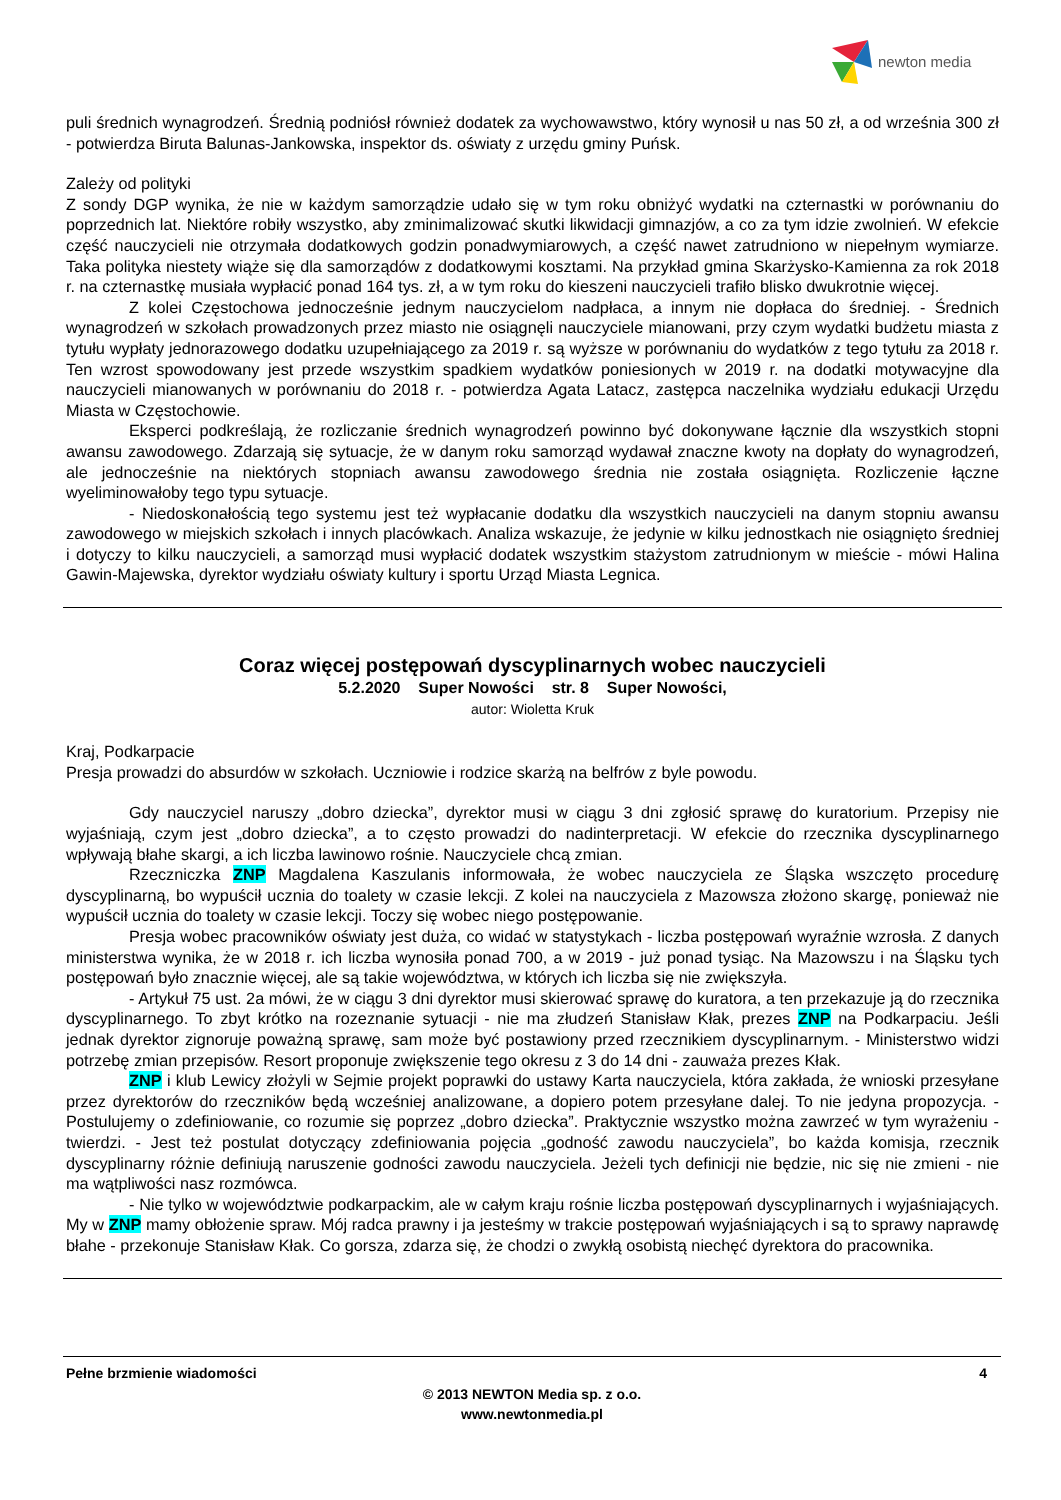newton media
puli średnich wynagrodzeń. Średnią podniósł również dodatek za wychowawstwo, który wynosił u nas 50 zł, a od września 300 zł - potwierdza Biruta Balunas-Jankowska, inspektor ds. oświaty z urzędu gminy Puńsk.
Zależy od polityki
Z sondy DGP wynika, że nie w każdym samorządzie udało się w tym roku obniżyć wydatki na czternastki w porównaniu do poprzednich lat. Niektóre robiły wszystko, aby zminimalizować skutki likwidacji gimnazjów, a co za tym idzie zwolnień. W efekcie część nauczycieli nie otrzymała dodatkowych godzin ponadwymiarowych, a część nawet zatrudniono w niepełnym wymiarze. Taka polityka niestety wiąże się dla samorządów z dodatkowymi kosztami. Na przykład gmina Skarżysko-Kamienna za rok 2018 r. na czternastkę musiała wypłacić ponad 164 tys. zł, a w tym roku do kieszeni nauczycieli trafiło blisko dwukrotnie więcej.
Z kolei Częstochowa jednocześnie jednym nauczycielom nadpłaca, a innym nie dopłaca do średniej. - Średnich wynagrodzeń w szkołach prowadzonych przez miasto nie osiągnęli nauczyciele mianowani, przy czym wydatki budżetu miasta z tytułu wypłaty jednorazowego dodatku uzupełniającego za 2019 r. są wyższe w porównaniu do wydatków z tego tytułu za 2018 r. Ten wzrost spowodowany jest przede wszystkim spadkiem wydatków poniesionych w 2019 r. na dodatki motywacyjne dla nauczycieli mianowanych w porównaniu do 2018 r. - potwierdza Agata Latacz, zastępca naczelnika wydziału edukacji Urzędu Miasta w Częstochowie.
Eksperci podkreślają, że rozliczanie średnich wynagrodzeń powinno być dokonywane łącznie dla wszystkich stopni awansu zawodowego. Zdarzają się sytuacje, że w danym roku samorząd wydawał znaczne kwoty na dopłaty do wynagrodzeń, ale jednocześnie na niektórych stopniach awansu zawodowego średnia nie została osiągnięta. Rozliczenie łączne wyeliminowałoby tego typu sytuacje.
- Niedoskonałością tego systemu jest też wypłacanie dodatku dla wszystkich nauczycieli na danym stopniu awansu zawodowego w miejskich szkołach i innych placówkach. Analiza wskazuje, że jedynie w kilku jednostkach nie osiągnięto średniej i dotyczy to kilku nauczycieli, a samorząd musi wypłacić dodatek wszystkim stażystom zatrudnionym w mieście - mówi Halina Gawin-Majewska, dyrektor wydziału oświaty kultury i sportu Urząd Miasta Legnica.
Coraz więcej postępowań dyscyplinarnych wobec nauczycieli
5.2.2020 Super Nowości str. 8 Super Nowości,
autor: Wioletta Kruk
Kraj, Podkarpacie
Presja prowadzi do absurdów w szkołach. Uczniowie i rodzice skarżą na belfrów z byle powodu.
Gdy nauczyciel naruszy „dobro dziecka”, dyrektor musi w ciągu 3 dni zgłosić sprawę do kuratorium. Przepisy nie wyjaśniają, czym jest „dobro dziecka”, a to często prowadzi do nadinterpretacji. W efekcie do rzecznika dyscyplinarnego wpływają błahe skargi, a ich liczba lawinowo rośnie. Nauczyciele chcą zmian.
Rzeczniczka ZNP Magdalena Kaszulanis informowała, że wobec nauczyciela ze Śląska wszczęto procedurę dyscyplinarną, bo wypuścił ucznia do toalety w czasie lekcji. Z kolei na nauczyciela z Mazowsza złożono skargę, ponieważ nie wypuścił ucznia do toalety w czasie lekcji. Toczy się wobec niego postępowanie.
Presja wobec pracowników oświaty jest duża, co widać w statystykach - liczba postępowań wyraźnie wzrosła. Z danych ministerstwa wynika, że w 2018 r. ich liczba wynosiła ponad 700, a w 2019 - już ponad tysiąc. Na Mazowszu i na Śląsku tych postępowań było znacznie więcej, ale są takie województwa, w których ich liczba się nie zwiększyła.
- Artykuł 75 ust. 2a mówi, że w ciągu 3 dni dyrektor musi skierować sprawę do kuratora, a ten przekazuje ją do rzecznika dyscyplinarnego. To zbyt krótko na rozeznanie sytuacji - nie ma złudzeń Stanisław Kłak, prezes ZNP na Podkarpaciu. Jeśli jednak dyrektor zignoruje poważną sprawę, sam może być postawiony przed rzecznikiem dyscyplinarnym. - Ministerstwo widzi potrzebę zmian przepisów. Resort proponuje zwiększenie tego okresu z 3 do 14 dni - zauważa prezes Kłak.
ZNP i klub Lewicy złożyli w Sejmie projekt poprawki do ustawy Karta nauczyciela, która zakłada, że wnioski przesyłane przez dyrektorów do rzeczników będą wcześniej analizowane, a dopiero potem przesyłane dalej. To nie jedyna propozycja. - Postulujemy o zdefiniowanie, co rozumie się poprzez „dobro dziecka”. Praktycznie wszystko można zawrzeć w tym wyrażeniu - twierdzi. - Jest też postulat dotyczący zdefiniowania pojęcia „godność zawodu nauczyciela”, bo każda komisja, rzecznik dyscyplinarny różnie definiują naruszenie godności zawodu nauczyciela. Jeżeli tych definicji nie będzie, nic się nie zmieni - nie ma wątpliwości nasz rozmówca.
- Nie tylko w województwie podkarpackim, ale w całym kraju rośnie liczba postępowań dyscyplinarnych i wyjaśniających. My w ZNP mamy obłożenie spraw. Mój radca prawny i ja jesteśmy w trakcie postępowań wyjaśniających i są to sprawy naprawdę błahe - przekonuje Stanisław Kłak. Co gorsza, zdarza się, że chodzi o zwykłą osobistą niechęć dyrektora do pracownika.
Pełne brzmienie wiadomości 4
© 2013 NEWTON Media sp. z o.o.
www.newtonmedia.pl